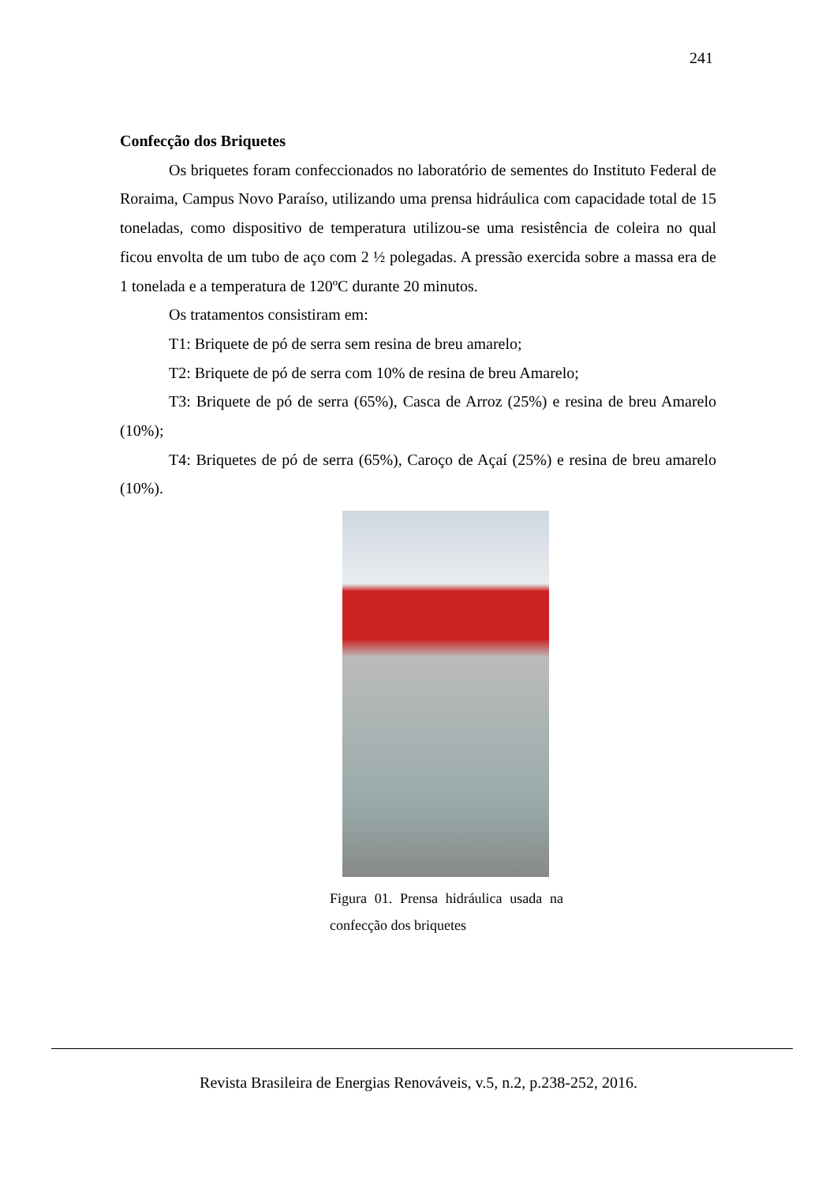241
Confecção dos Briquetes
Os briquetes foram confeccionados no laboratório de sementes do Instituto Federal de Roraima, Campus Novo Paraíso, utilizando uma prensa hidráulica com capacidade total de 15 toneladas, como dispositivo de temperatura utilizou-se uma resistência de coleira no qual ficou envolta de um tubo de aço com 2 ½ polegadas. A pressão exercida sobre a massa era de 1 tonelada e a temperatura de 120ºC durante 20 minutos.
Os tratamentos consistiram em:
T1: Briquete de pó de serra sem resina de breu amarelo;
T2: Briquete de pó de serra com 10% de resina de breu Amarelo;
T3: Briquete de pó de serra (65%), Casca de Arroz (25%) e resina de breu Amarelo (10%);
T4: Briquetes de pó de serra (65%), Caroço de Açaí (25%) e resina de breu amarelo (10%).
Figura 01. Prensa hidráulica usada na confecção dos briquetes
Revista Brasileira de Energias Renováveis, v.5, n.2, p.238-252, 2016.